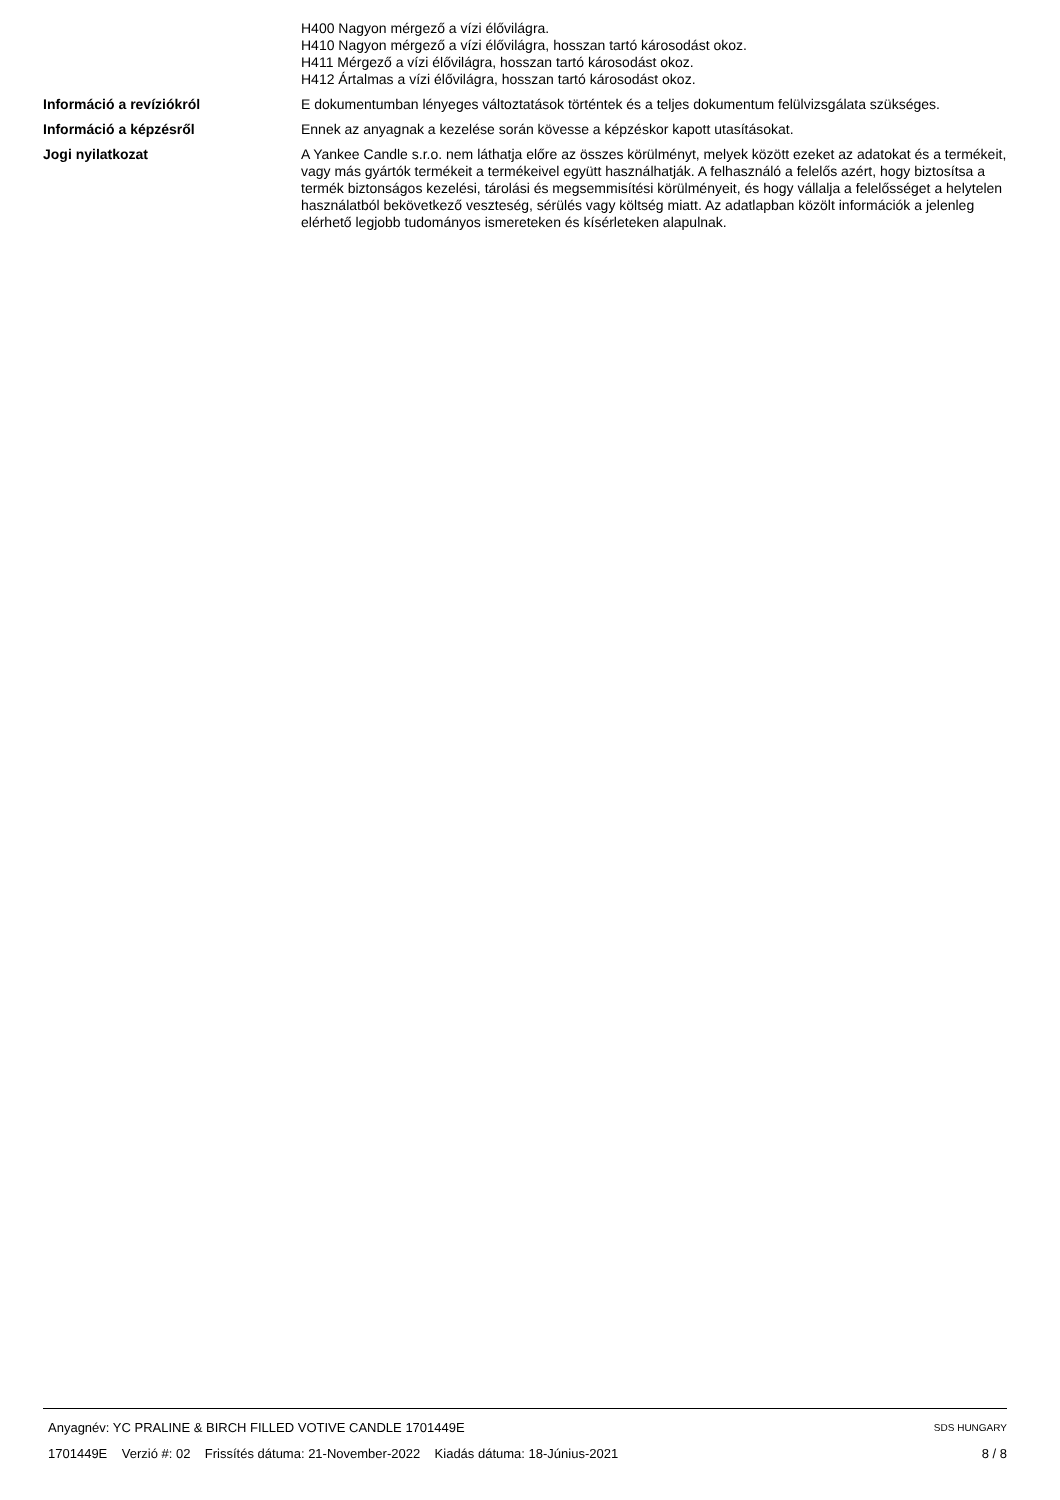H400 Nagyon mérgező a vízi élővilágra.
H410 Nagyon mérgező a vízi élővilágra, hosszan tartó károsodást okoz.
H411 Mérgező a vízi élővilágra, hosszan tartó károsodást okoz.
H412 Ártalmas a vízi élővilágra, hosszan tartó károsodást okoz.
Információ a revíziókról E dokumentumban lényeges változtatások történtek és a teljes dokumentum felülvizsgálata szükséges.
Információ a képzésről Ennek az anyagnak a kezelése során kövesse a képzéskor kapott utasításokat.
Jogi nyilatkozat A Yankee Candle s.r.o. nem láthatja előre az összes körülményt, melyek között ezeket az adatokat és a termékeit, vagy más gyártók termékeit a termékeivel együtt használhatják. A felhasználó a felelős azért, hogy biztosítsa a termék biztonságos kezelési, tárolási és megsemmisítési körülményeit, és hogy vállalja a felelősséget a helytelen használatból bekövetkező veszteség, sérülés vagy költség miatt. Az adatlapban közölt információk a jelenleg elérhető legjobb tudományos ismereteken és kísérleteken alapulnak.
Anyagnév: YC PRALINE & BIRCH FILLED VOTIVE CANDLE 1701449E SDS HUNGARY
1701449E Verzió #: 02 Frissítés dátuma: 21-November-2022 Kiadás dátuma: 18-Június-2021 8 / 8